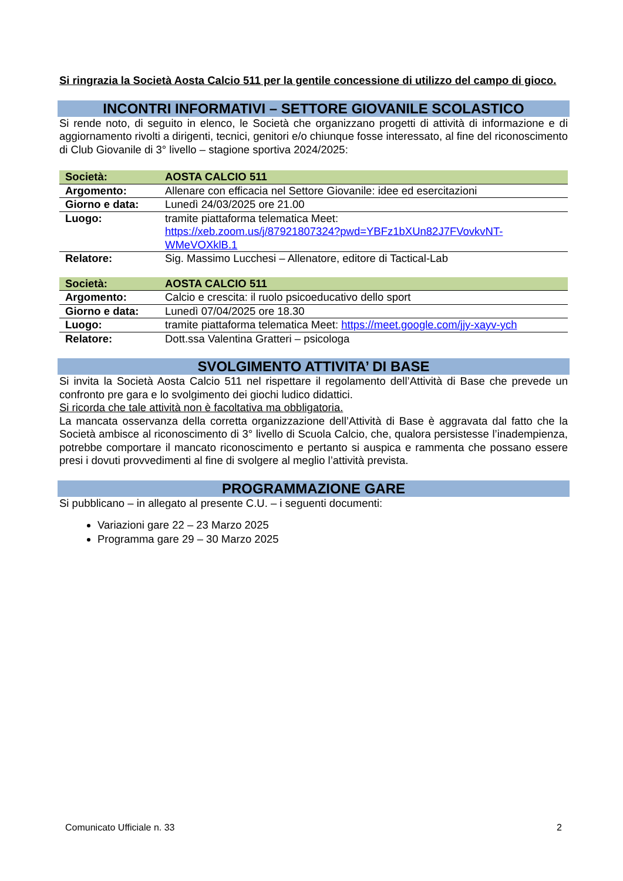Si ringrazia la Società Aosta Calcio 511 per la gentile concessione di utilizzo del campo di gioco.
INCONTRI INFORMATIVI – SETTORE GIOVANILE SCOLASTICO
Si rende noto, di seguito in elenco, le Società che organizzano progetti di attività di informazione e di aggiornamento rivolti a dirigenti, tecnici, genitori e/o chiunque fosse interessato, al fine del riconoscimento di Club Giovanile di 3° livello – stagione sportiva 2024/2025:
| Società: | AOSTA CALCIO 511 |
| Argomento: | Allenare con efficacia nel Settore Giovanile: idee ed esercitazioni |
| Giorno e data: | Lunedì 24/03/2025 ore 21.00 |
| Luogo: | tramite piattaforma telematica Meet: https://xeb.zoom.us/j/87921807324?pwd=YBFz1bXUn82J7FVovkvNT-WMeVOXklB.1 |
| Relatore: | Sig. Massimo Lucchesi – Allenatore, editore di Tactical-Lab |
| Società: | AOSTA CALCIO 511 |
| Argomento: | Calcio e crescita: il ruolo psicoeducativo dello sport |
| Giorno e data: | Lunedì 07/04/2025 ore 18.30 |
| Luogo: | tramite piattaforma telematica Meet: https://meet.google.com/jjy-xayv-ych |
| Relatore: | Dott.ssa Valentina Gratteri – psicologa |
SVOLGIMENTO ATTIVITA’ DI BASE
Si invita la Società Aosta Calcio 511 nel rispettare il regolamento dell’Attività di Base che prevede un confronto pre gara e lo svolgimento dei giochi ludico didattici.
Si ricorda che tale attività non è facoltativa ma obbligatoria.
La mancata osservanza della corretta organizzazione dell’Attività di Base è aggravata dal fatto che la Società ambisce al riconoscimento di 3° livello di Scuola Calcio, che, qualora persistesse l’inadempienza, potrebbe comportare il mancato riconoscimento e pertanto si auspica e rammenta che possano essere presi i dovuti provvedimenti al fine di svolgere al meglio l’attività prevista.
PROGRAMMAZIONE GARE
Si pubblicano – in allegato al presente C.U. – i seguenti documenti:
Variazioni gare 22 – 23 Marzo 2025
Programma gare 29 – 30 Marzo 2025
Comunicato Ufficiale n. 33 2